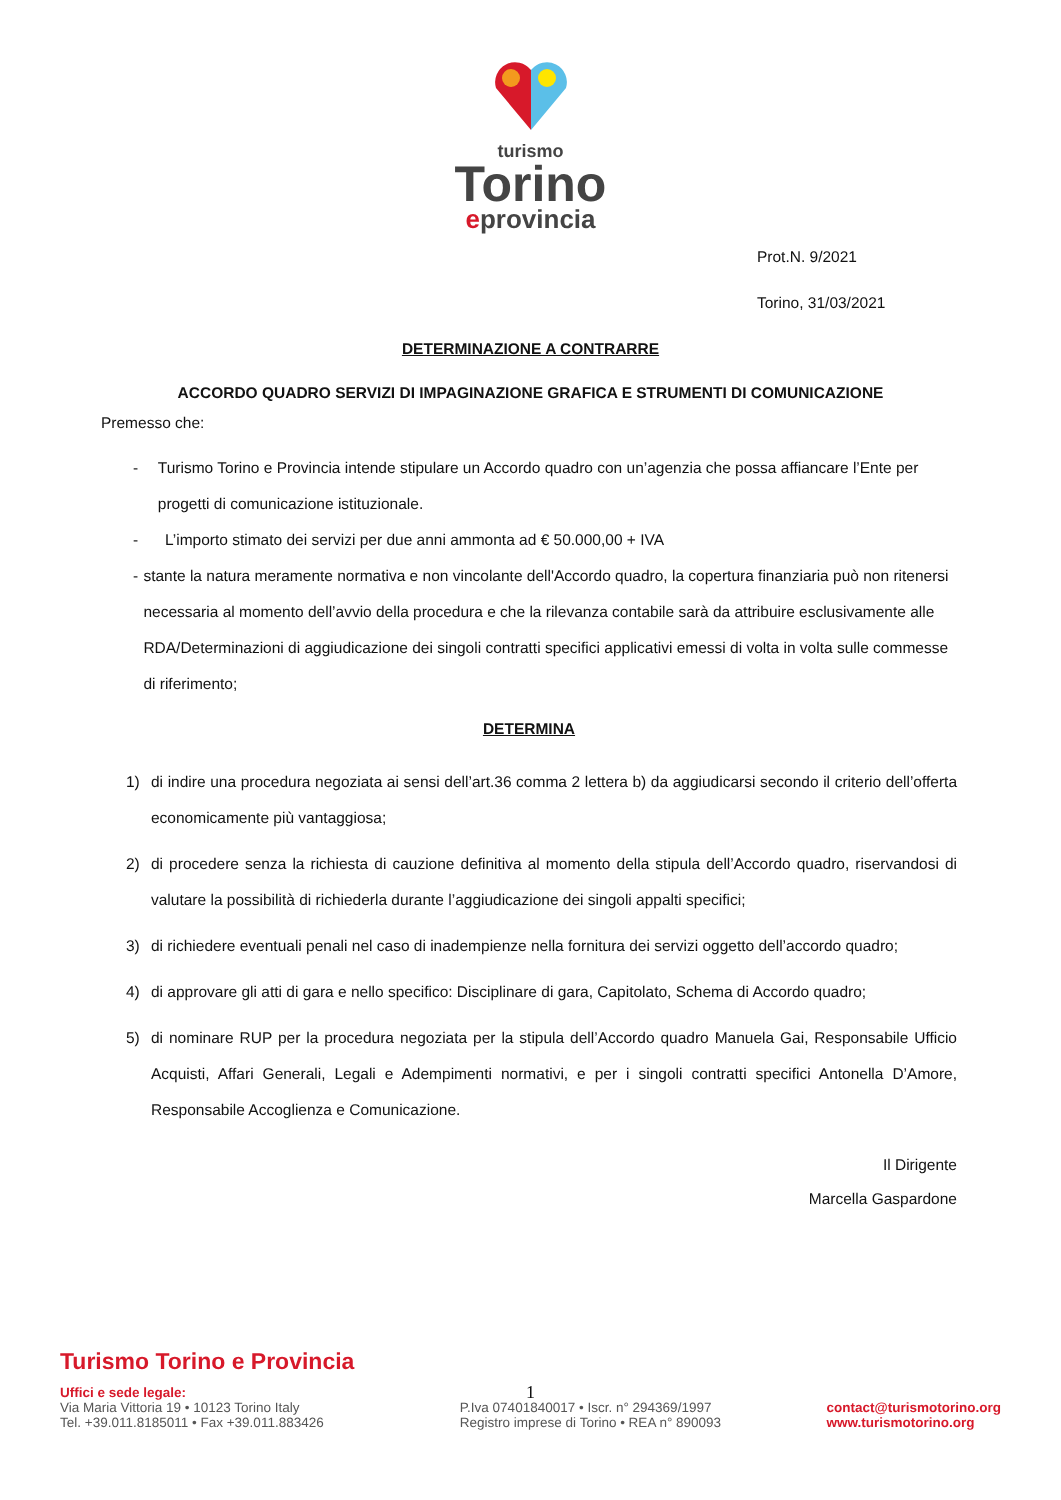turismo
Torino
eprovincia
Prot.N. 9/2021
Torino, 31/03/2021
DETERMINAZIONE A CONTRARRE
ACCORDO QUADRO SERVIZI DI IMPAGINAZIONE GRAFICA E STRUMENTI DI COMUNICAZIONE
Premesso che:
- Turismo Torino e Provincia intende stipulare un Accordo quadro con un’agenzia che possa affiancare l’Ente per progetti di comunicazione istituzionale.
- L’importo stimato dei servizi per due anni ammonta ad € 50.000,00 + IVA
- stante la natura meramente normativa e non vincolante dell'Accordo quadro, la copertura finanziaria può non ritenersi necessaria al momento dell’avvio della procedura e che la rilevanza contabile sarà da attribuire esclusivamente alle RDA/Determinazioni di aggiudicazione dei singoli contratti specifici applicativi emessi di volta in volta sulle commesse di riferimento;
DETERMINA
1) di indire una procedura negoziata ai sensi dell’art.36 comma 2 lettera b) da aggiudicarsi secondo il criterio dell’offerta economicamente più vantaggiosa;
2) di procedere senza la richiesta di cauzione definitiva al momento della stipula dell’Accordo quadro, riservandosi di valutare la possibilità di richiederla durante l’aggiudicazione dei singoli appalti specifici;
3) di richiedere eventuali penali nel caso di inadempienze nella fornitura dei servizi oggetto dell’accordo quadro;
4) di approvare gli atti di gara e nello specifico: Disciplinare di gara, Capitolato, Schema di Accordo quadro;
5) di nominare RUP per la procedura negoziata per la stipula dell’Accordo quadro Manuela Gai, Responsabile Ufficio Acquisti, Affari Generali, Legali e Adempimenti normativi, e per i singoli contratti specifici Antonella D’Amore, Responsabile Accoglienza e Comunicazione.
Il Dirigente
Marcella Gaspardone
1
Turismo Torino e Provincia
Uffici e sede legale:
Via Maria Vittoria 19 • 10123 Torino Italy
Tel. +39.011.8185011 • Fax +39.011.883426
P.Iva 07401840017 • Iscr. n° 294369/1997
Registro imprese di Torino • REA n° 890093
contact@turismotorino.org
www.turismotorino.org